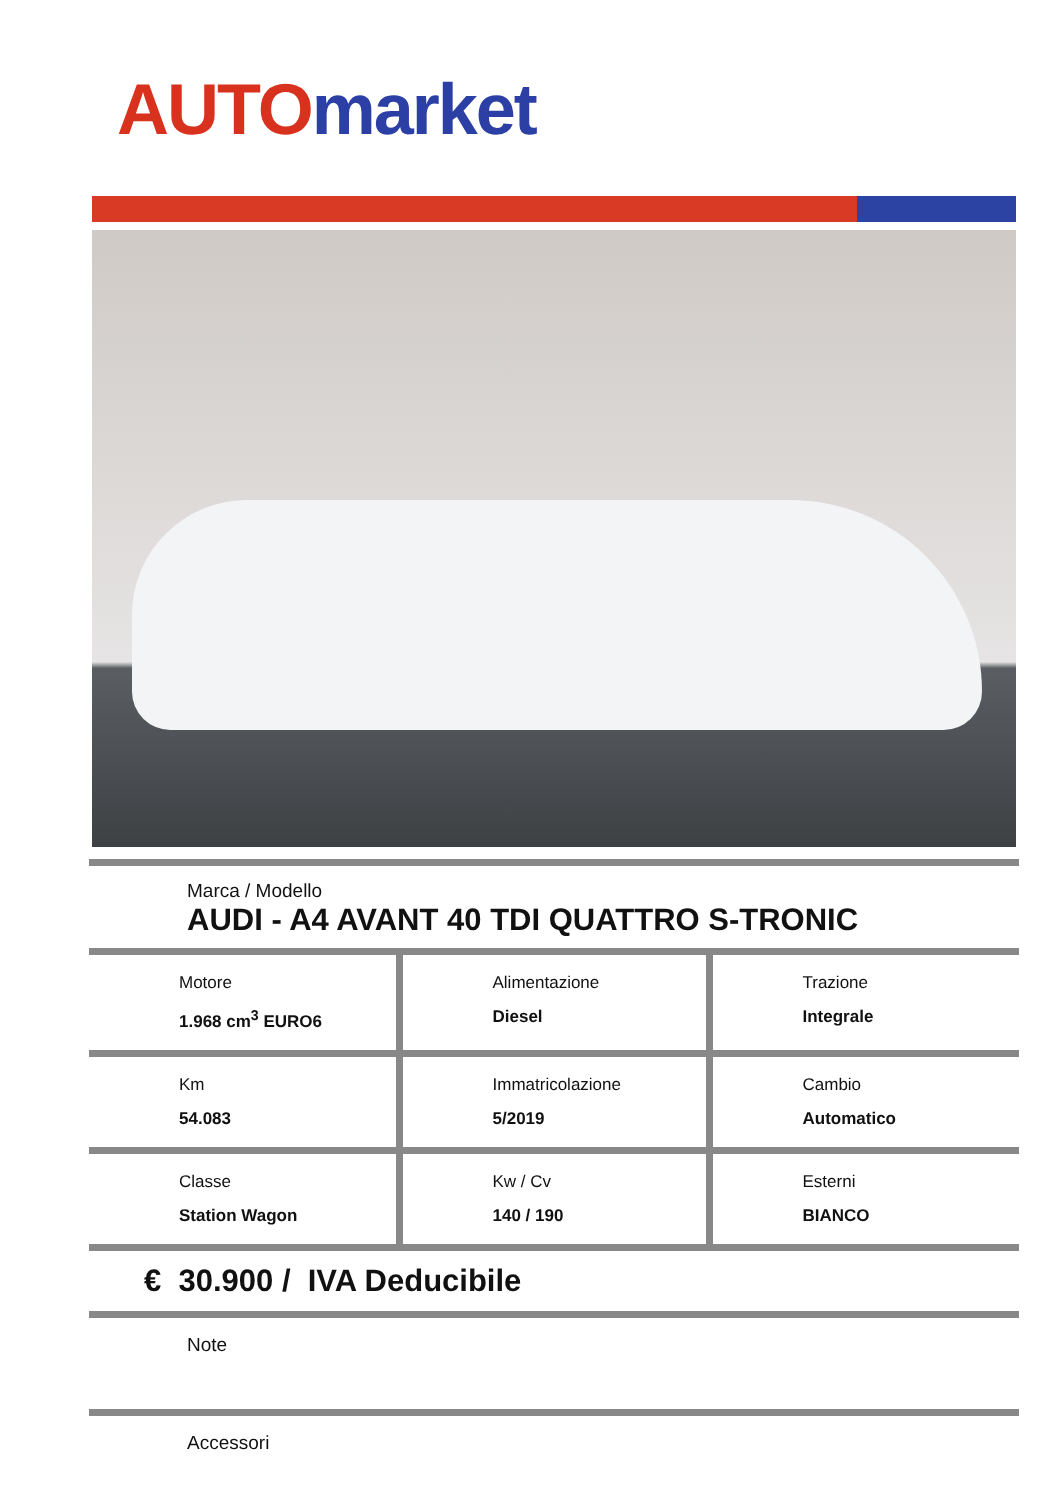AUTO market
Marca / Modello
AUDI - A4 AVANT 40 TDI QUATTRO S-TRONIC
| Motore 1.968 cm<sup>3</sup> EURO6 | Alimentazione Diesel | Trazione Integrale |
| Km 54.083 | Immatricolazione 5/2019 | Cambio Automatico |
| Classe Station Wagon | Kw / Cv 140 / 190 | Esterni BIANCO |
€ 30.900 / IVA Deducibile
Note
Accessori